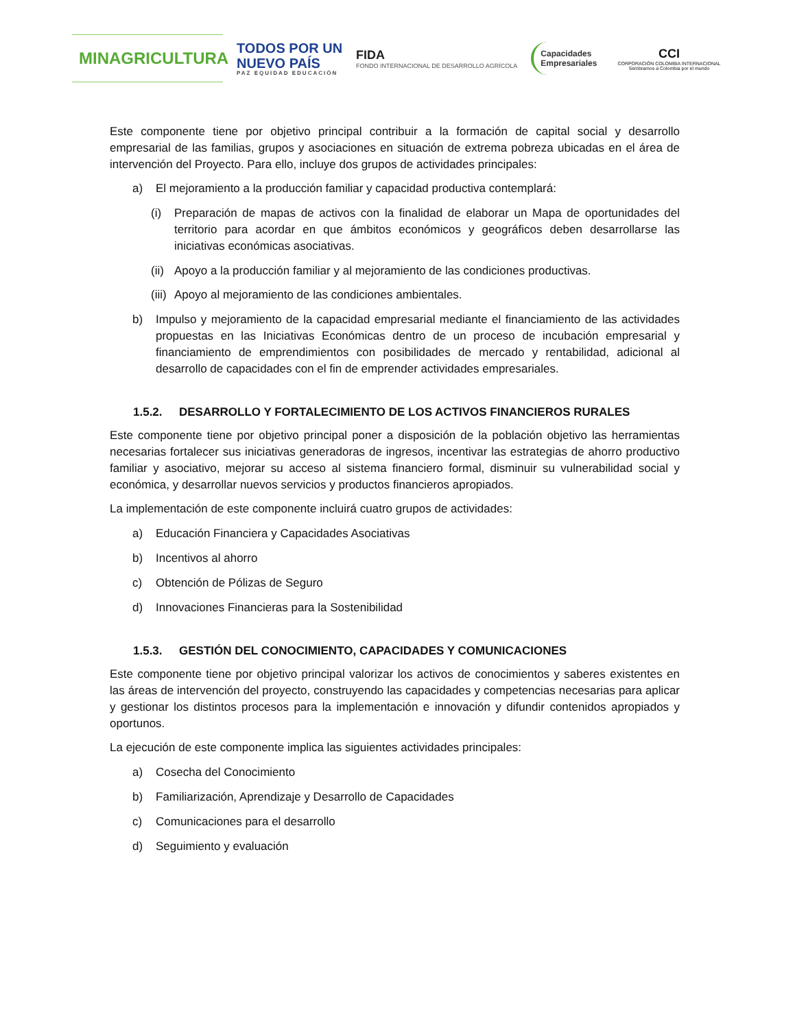MINAGRICULTURA
TODOS POR UN
NUEVO PAÍS
PAZ EQUIDAD EDUCACIÓN
FIDA
FONDO INTERNACIONAL DE DESARROLLO AGRÍCOLA
Capacidades
Empresariales
CCI
CORPORACIÓN COLOMBIA INTERNACIONAL
Sembramos a Colombia por el mundo
Este componente tiene por objetivo principal contribuir a la formación de capital social y desarrollo empresarial de las familias, grupos y asociaciones en situación de extrema pobreza ubicadas en el área de intervención del Proyecto. Para ello, incluye dos grupos de actividades principales:
a) El mejoramiento a la producción familiar y capacidad productiva contemplará:
(i) Preparación de mapas de activos con la finalidad de elaborar un Mapa de oportunidades del territorio para acordar en que ámbitos económicos y geográficos deben desarrollarse las iniciativas económicas asociativas.
(ii) Apoyo a la producción familiar y al mejoramiento de las condiciones productivas.
(iii) Apoyo al mejoramiento de las condiciones ambientales.
b) Impulso y mejoramiento de la capacidad empresarial mediante el financiamiento de las actividades propuestas en las Iniciativas Económicas dentro de un proceso de incubación empresarial y financiamiento de emprendimientos con posibilidades de mercado y rentabilidad, adicional al desarrollo de capacidades con el fin de emprender actividades empresariales.
1.5.2. DESARROLLO Y FORTALECIMIENTO DE LOS ACTIVOS FINANCIEROS RURALES
Este componente tiene por objetivo principal poner a disposición de la población objetivo las herramientas necesarias fortalecer sus iniciativas generadoras de ingresos, incentivar las estrategias de ahorro productivo familiar y asociativo, mejorar su acceso al sistema financiero formal, disminuir su vulnerabilidad social y económica, y desarrollar nuevos servicios y productos financieros apropiados.
La implementación de este componente incluirá cuatro grupos de actividades:
a) Educación Financiera y Capacidades Asociativas
b) Incentivos al ahorro
c) Obtención de Pólizas de Seguro
d) Innovaciones Financieras para la Sostenibilidad
1.5.3. GESTIÓN DEL CONOCIMIENTO, CAPACIDADES Y COMUNICACIONES
Este componente tiene por objetivo principal valorizar los activos de conocimientos y saberes existentes en las áreas de intervención del proyecto, construyendo las capacidades y competencias necesarias para aplicar y gestionar los distintos procesos para la implementación e innovación y difundir contenidos apropiados y oportunos.
La ejecución de este componente implica las siguientes actividades principales:
a) Cosecha del Conocimiento
b) Familiarización, Aprendizaje y Desarrollo de Capacidades
c) Comunicaciones para el desarrollo
d) Seguimiento y evaluación